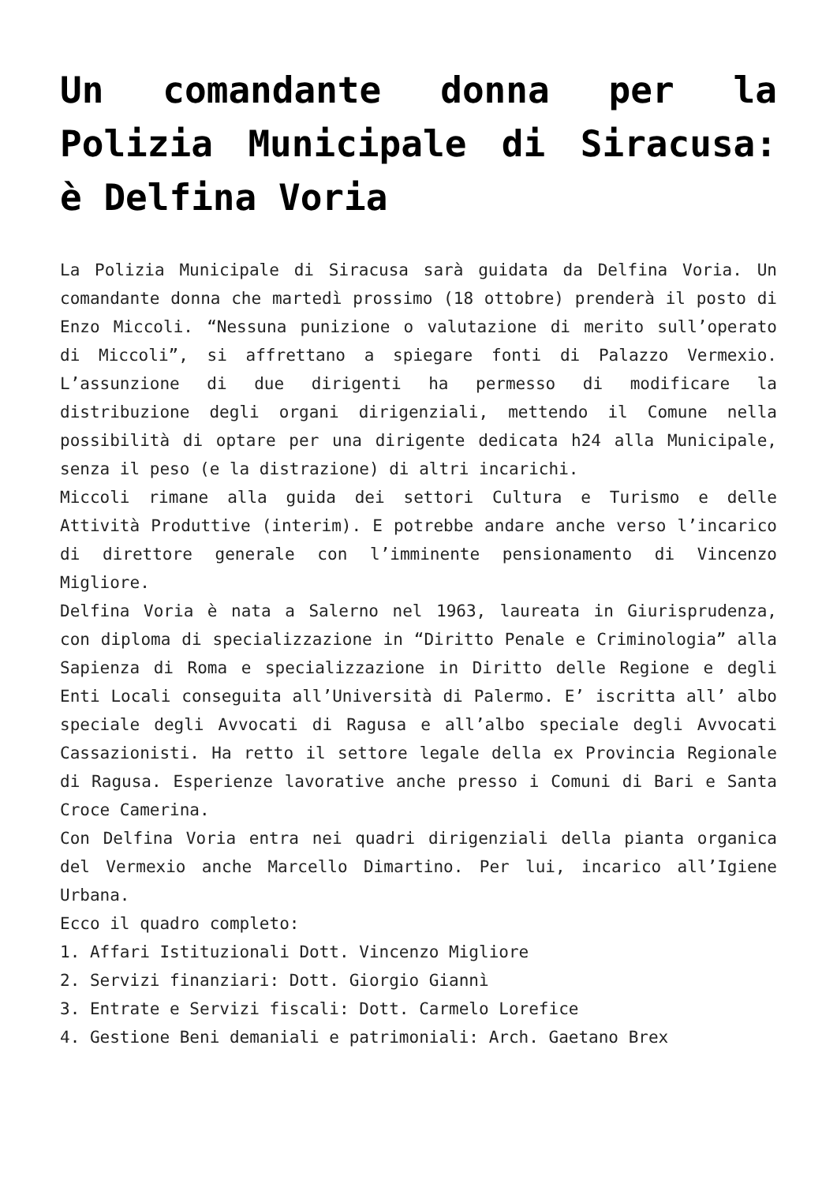Un comandante donna per la Polizia Municipale di Siracusa: è Delfina Voria
La Polizia Municipale di Siracusa sarà guidata da Delfina Voria. Un comandante donna che martedì prossimo (18 ottobre) prenderà il posto di Enzo Miccoli. “Nessuna punizione o valutazione di merito sull’operato di Miccoli”, si affrettano a spiegare fonti di Palazzo Vermexio. L’assunzione di due dirigenti ha permesso di modificare la distribuzione degli organi dirigenziali, mettendo il Comune nella possibilità di optare per una dirigente dedicata h24 alla Municipale, senza il peso (e la distrazione) di altri incarichi.
Miccoli rimane alla guida dei settori Cultura e Turismo e delle Attività Produttive (interim). E potrebbe andare anche verso l’incarico di direttore generale con l’imminente pensionamento di Vincenzo Migliore.
Delfina Voria è nata a Salerno nel 1963, laureata in Giurisprudenza, con diploma di specializzazione in “Diritto Penale e Criminologia” alla Sapienza di Roma e specializzazione in Diritto delle Regione e degli Enti Locali conseguita all’Università di Palermo. E’ iscritta all’ albo speciale degli Avvocati di Ragusa e all’albo speciale degli Avvocati Cassazionisti. Ha retto il settore legale della ex Provincia Regionale di Ragusa. Esperienze lavorative anche presso i Comuni di Bari e Santa Croce Camerina.
Con Delfina Voria entra nei quadri dirigenziali della pianta organica del Vermexio anche Marcello Dimartino. Per lui, incarico all’Igiene Urbana.
Ecco il quadro completo:
1. Affari Istituzionali Dott. Vincenzo Migliore
2. Servizi finanziari: Dott. Giorgio Giannì
3. Entrate e Servizi fiscali: Dott. Carmelo Lorefice
4. Gestione Beni demaniali e patrimoniali: Arch. Gaetano Brex